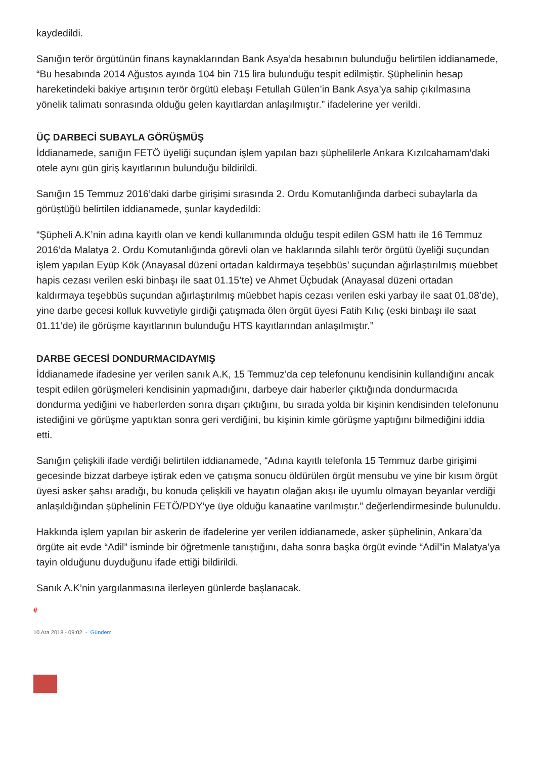kaydedildi.
Sanığın terör örgütünün finans kaynaklarından Bank Asya’da hesabının bulunduğu belirtilen iddianamede, “Bu hesabında 2014 Ağustos ayında 104 bin 715 lira bulunduğu tespit edilmiştir. Şüphelinin hesap hareketindeki bakiye artışının terör örgütü elebaşı Fetullah Gülen’in Bank Asya’ya sahip çıkılmasına yönelik talimatı sonrasında olduğu gelen kayıtlardan anlaşılmıştır.” ifadelerine yer verildi.
ÜÇ DARBECİ SUBAYLA GÖRÜŞMÜŞ
İddianamede, sanığın FETÖ üyeliği suçundan işlem yapılan bazı şüphelilerle Ankara Kızılcahamam’daki otele aynı gün giriş kayıtlarının bulunduğu bildirildi.
Sanığın 15 Temmuz 2016’daki darbe girişimi sırasında 2. Ordu Komutanlığında darbeci subaylarla da görüştüğü belirtilen iddianamede, şunlar kaydedildi:
“Şüpheli A.K’nin adına kayıtlı olan ve kendi kullanımında olduğu tespit edilen GSM hattı ile 16 Temmuz 2016’da Malatya 2. Ordu Komutanlığında görevli olan ve haklarında silahlı terör örgütü üyeliği suçundan işlem yapılan Eyüp Kök (Anayasal düzeni ortadan kaldırmaya teşebbüs’ suçundan ağırlaştırılmış müebbet hapis cezası verilen eski binbaşı ile saat 01.15’te) ve Ahmet Üçbudak (Anayasal düzeni ortadan kaldırmaya teşebbüs suçundan ağırlaştırılmış müebbet hapis cezası verilen eski yarbay ile saat 01.08’de), yine darbe gecesi kolluk kuvvetiyle girdiği çatışmada ölen örgüt üyesi Fatih Kılıç (eski binbaşı ile saat 01.11’de) ile görüşme kayıtlarının bulunduğu HTS kayıtlarından anlaşılmıştır.”
DARBE GECESİ DONDURMACIDAYMIŞ
İddianamede ifadesine yer verilen sanık A.K, 15 Temmuz’da cep telefonunu kendisinin kullandığını ancak tespit edilen görüşmeleri kendisinin yapmadığını, darbeye dair haberler çıktığında dondurmacıda dondurma yediğini ve haberlerden sonra dışarı çıktığını, bu sırada yolda bir kişinin kendisinden telefonunu istediğini ve görüşme yaptıktan sonra geri verdiğini, bu kişinin kimle görüşme yaptığını bilmediğini iddia etti.
Sanığın çelişkili ifade verdiği belirtilen iddianamede, “Adına kayıtlı telefonla 15 Temmuz darbe girişimi gecesinde bizzat darbeye iştirak eden ve çatışma sonucu öldürülen örgüt mensubu ve yine bir kısım örgüt üyesi asker şahsı aradığı, bu konuda çelişkili ve hayatın olağan akışı ile uyumlu olmayan beyanlar verdiği anlaşıldığından şüphelinin FETÖ/PDY’ye üye olduğu kanaatine varılmıştır.” değerlendirmesinde bulunuldu.
Hakkında işlem yapılan bir askerin de ifadelerine yer verilen iddianamede, asker şüphelinin, Ankara’da örgüte ait evde “Adil” isminde bir öğretmenle tanıştığını, daha sonra başka örgüt evinde “Adil”in Malatya’ya tayin olduğunu duyduğunu ifade ettiği bildirildi.
Sanık A.K’nin yargılanmasına ilerleyen günlerde başlanacak.
#
10 Ara 2018 - 09:02 - Gündem